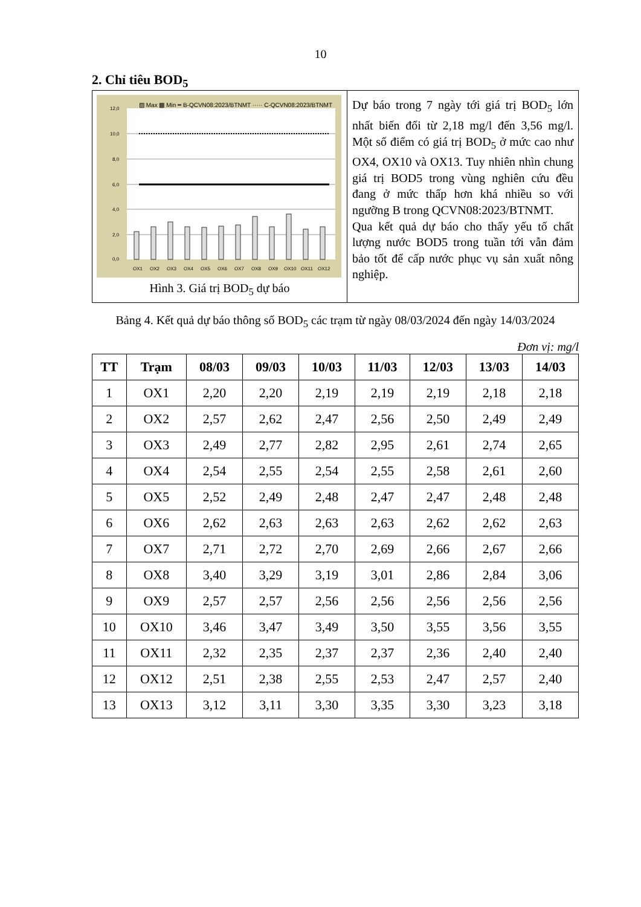10
2. Chỉ tiêu BOD<sub>5</sub>
▨ Max ▩ Min ━ B-QCVN08:2023/BTNMT ····· C-QCVN08:2023/BTNMT
12,0
10,0
8,0
6,0
4,0
2,0
0,0
OX1
OX2
OX3
OX4
OX5
OX6
OX7
OX8
OX9
OX10
OX11
OX12
Hình 3. Giá trị BOD<sub>5</sub> dự báo
Dự báo trong 7 ngày tới giá trị BOD<sub>5</sub> lớn nhất biến đổi từ 2,18 mg/l đến 3,56 mg/l. Một số điểm có giá trị BOD<sub>5</sub> ở mức cao như OX4, OX10 và OX13. Tuy nhiên nhìn chung giá trị BOD5 trong vùng nghiên cứu đều đang ở mức thấp hơn khá nhiều so với ngưỡng B trong QCVN08:2023/BTNMT.
Qua kết quả dự báo cho thấy yếu tố chất lượng nước BOD5 trong tuần tới vẫn đảm bảo tốt để cấp nước phục vụ sản xuất nông nghiệp.
Bảng 4. Kết quả dự báo thông số BOD<sub>5</sub> các trạm từ ngày 08/03/2024 đến ngày 14/03/2024
Đơn vị: mg/l
| TT | Trạm | 08/03 | 09/03 | 10/03 | 11/03 | 12/03 | 13/03 | 14/03 |
| --- | --- | --- | --- | --- | --- | --- | --- | --- |
| 1 | OX1 | 2,20 | 2,20 | 2,19 | 2,19 | 2,19 | 2,18 | 2,18 |
| 2 | OX2 | 2,57 | 2,62 | 2,47 | 2,56 | 2,50 | 2,49 | 2,49 |
| 3 | OX3 | 2,49 | 2,77 | 2,82 | 2,95 | 2,61 | 2,74 | 2,65 |
| 4 | OX4 | 2,54 | 2,55 | 2,54 | 2,55 | 2,58 | 2,61 | 2,60 |
| 5 | OX5 | 2,52 | 2,49 | 2,48 | 2,47 | 2,47 | 2,48 | 2,48 |
| 6 | OX6 | 2,62 | 2,63 | 2,63 | 2,63 | 2,62 | 2,62 | 2,63 |
| 7 | OX7 | 2,71 | 2,72 | 2,70 | 2,69 | 2,66 | 2,67 | 2,66 |
| 8 | OX8 | 3,40 | 3,29 | 3,19 | 3,01 | 2,86 | 2,84 | 3,06 |
| 9 | OX9 | 2,57 | 2,57 | 2,56 | 2,56 | 2,56 | 2,56 | 2,56 |
| 10 | OX10 | 3,46 | 3,47 | 3,49 | 3,50 | 3,55 | 3,56 | 3,55 |
| 11 | OX11 | 2,32 | 2,35 | 2,37 | 2,37 | 2,36 | 2,40 | 2,40 |
| 12 | OX12 | 2,51 | 2,38 | 2,55 | 2,53 | 2,47 | 2,57 | 2,40 |
| 13 | OX13 | 3,12 | 3,11 | 3,30 | 3,35 | 3,30 | 3,23 | 3,18 |